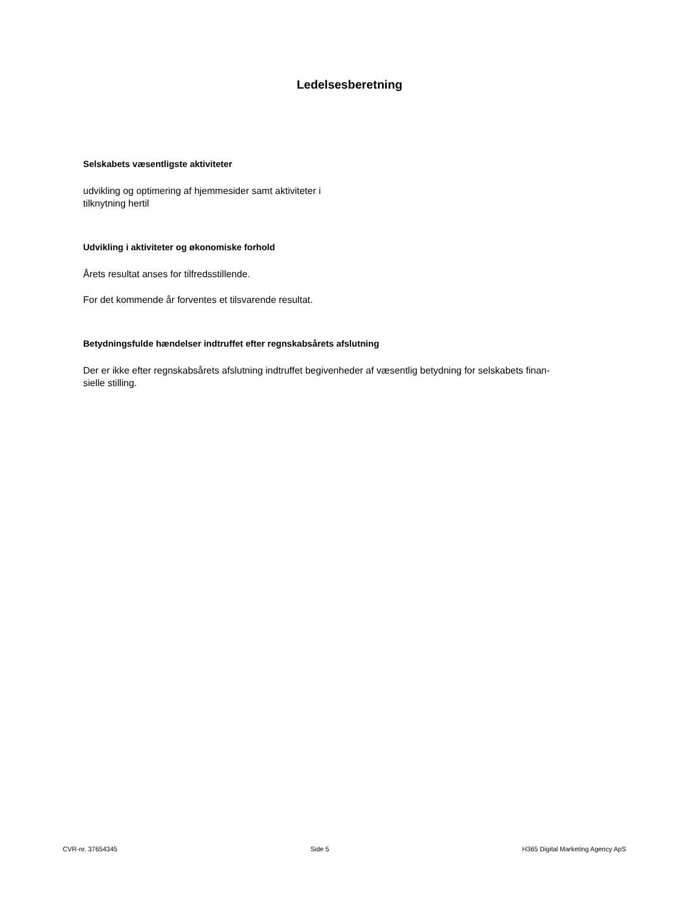Ledelsesberetning
Selskabets væsentligste aktiviteter
udvikling og optimering af hjemmesider samt aktiviteter i
tilknytning hertil
Udvikling i aktiviteter og økonomiske forhold
Årets resultat anses for tilfredsstillende.
For det kommende år forventes et tilsvarende resultat.
Betydningsfulde hændelser indtruffet efter regnskabsårets afslutning
Der er ikke efter regnskabsårets afslutning indtruffet begivenheder af væsentlig betydning for selskabets finan-
sielle stilling.
CVR-nr. 37654345 Side 5 H365 Digital Marketing Agency ApS